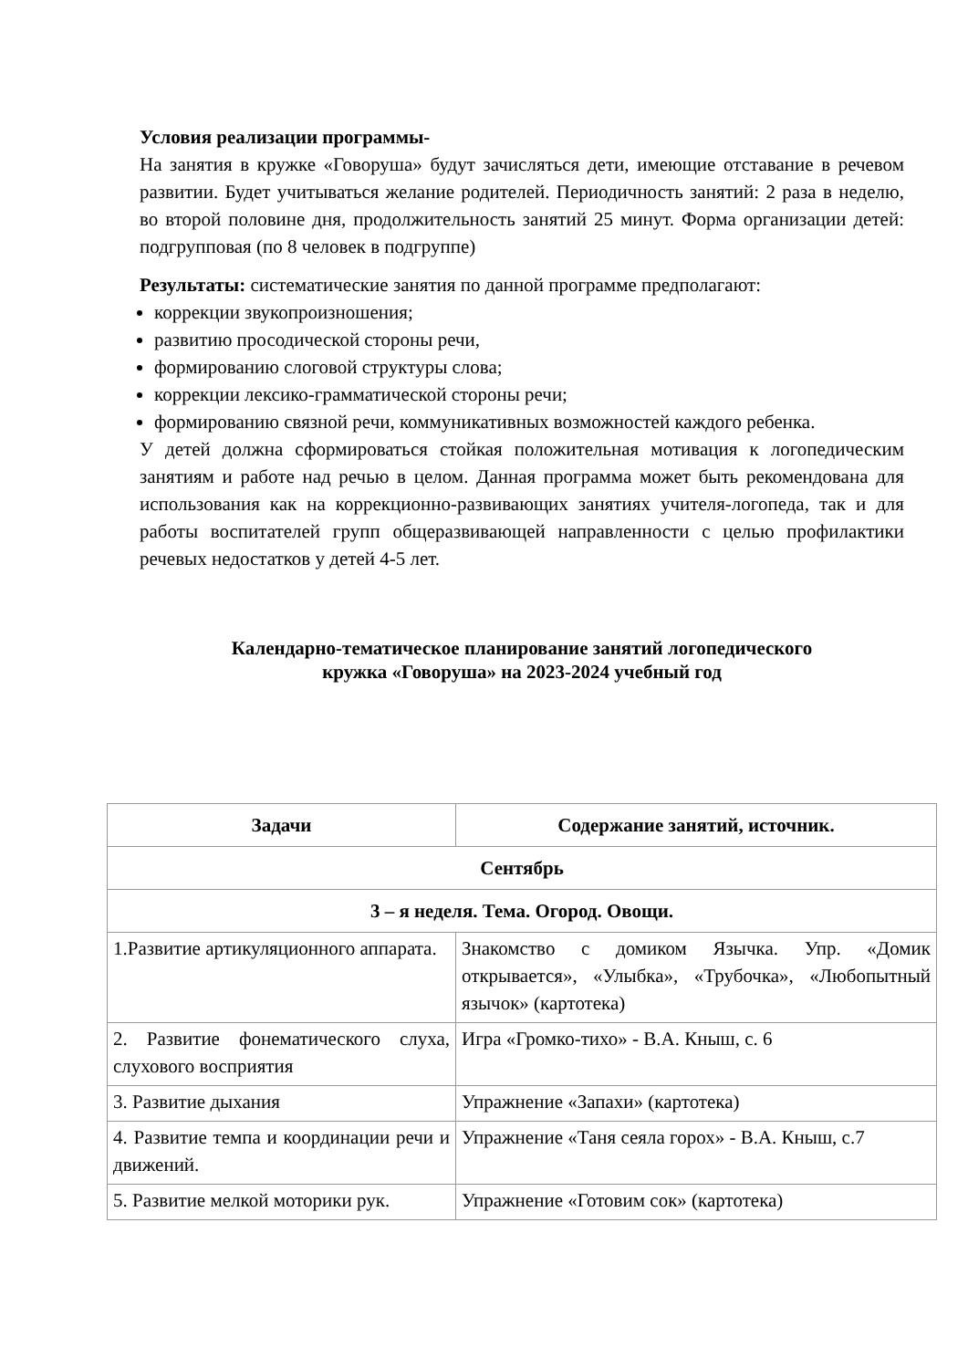Условия реализации программы-
На занятия в кружке «Говоруша» будут зачисляться дети, имеющие отставание в речевом развитии. Будет учитываться желание родителей. Периодичность занятий: 2 раза в неделю, во второй половине дня, продолжительность занятий 25 минут. Форма организации детей: подгрупповая (по 8 человек в подгруппе)
Результаты: систематические занятия по данной программе предполагают:
коррекции звукопроизношения;
развитию просодической стороны речи,
формированию слоговой структуры слова;
коррекции лексико-грамматической стороны речи;
формированию связной речи, коммуникативных возможностей каждого ребенка.
У детей должна сформироваться стойкая положительная мотивация к логопедическим занятиям и работе над речью в целом. Данная программа может быть рекомендована для использования как на коррекционно-развивающих занятиях учителя-логопеда, так и для работы воспитателей групп общеразвивающей направленности с целью профилактики речевых недостатков у детей 4-5 лет.
Календарно-тематическое планирование занятий логопедического
кружка «Говоруша» на 2023-2024 учебный год
| Задачи | Содержание занятий, источник. |
| --- | --- |
| Сентябрь | |
| 3 – я неделя. Тема. Огород. Овощи. | |
| 1.Развитие артикуляционного аппарата. | Знакомство с домиком Язычка. Упр. «Домик открывается», «Улыбка», «Трубочка», «Любопытный язычок» (картотека) |
| 2. Развитие фонематического слуха, слухового восприятия | Игра «Громко-тихо» - В.А. Кныш, с. 6 |
| 3. Развитие дыхания | Упражнение «Запахи» (картотека) |
| 4. Развитие темпа и координации речи и движений. | Упражнение «Таня сеяла горох» - В.А. Кныш, с.7 |
| 5. Развитие мелкой моторики рук. | Упражнение «Готовим сок» (картотека) |